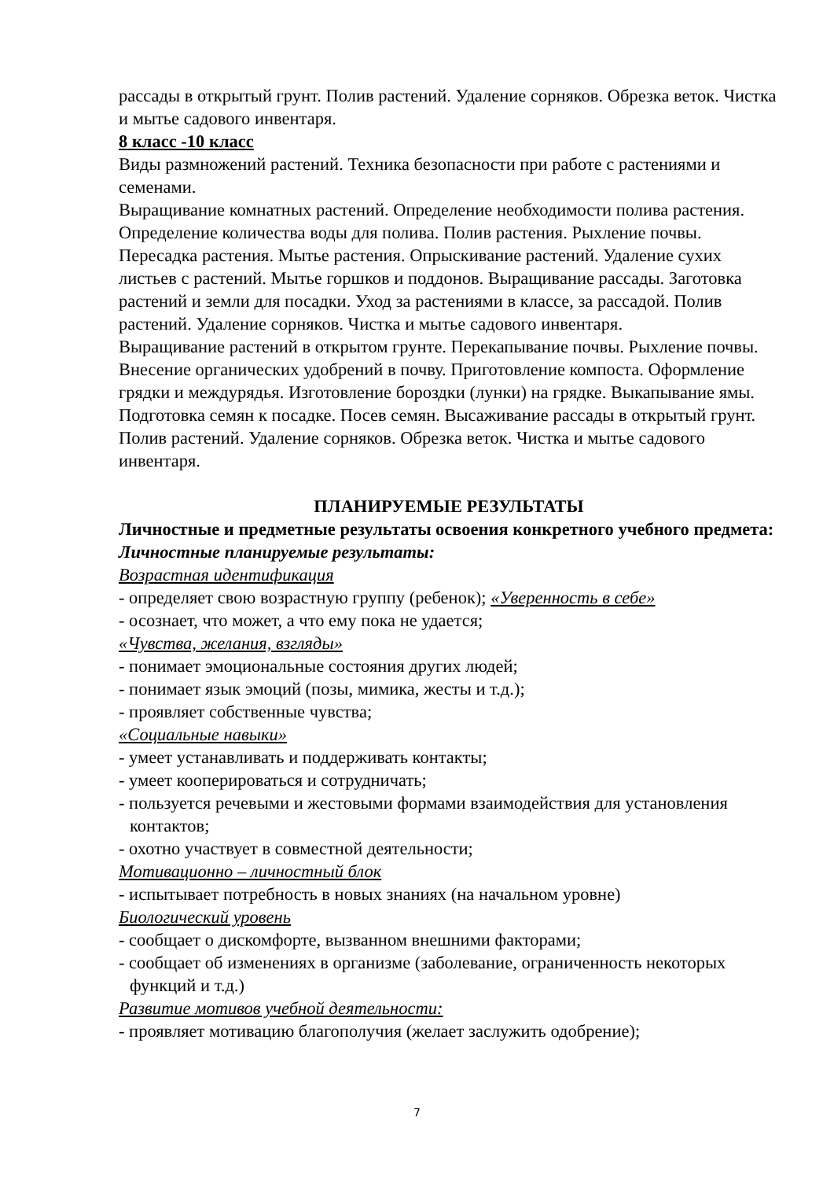рассады в открытый грунт. Полив растений. Удаление сорняков. Обрезка веток. Чистка и мытье садового инвентаря.
8 класс -10 класс
Виды размножений растений. Техника безопасности при работе с растениями и семенами.
Выращивание комнатных растений. Определение необходимости полива растения. Определение количества воды для полива. Полив растения. Рыхление почвы. Пересадка растения. Мытье растения. Опрыскивание растений. Удаление сухих листьев с растений. Мытье горшков и поддонов. Выращивание рассады. Заготовка растений и земли для посадки. Уход за растениями в классе, за рассадой. Полив растений. Удаление сорняков. Чистка и мытье садового инвентаря.
Выращивание растений в открытом грунте. Перекапывание почвы. Рыхление почвы. Внесение органических удобрений в почву. Приготовление компоста. Оформление грядки и междурядья. Изготовление бороздки (лунки) на грядке. Выкапывание ямы. Подготовка семян к посадке. Посев семян. Высаживание рассады в открытый грунт. Полив растений. Удаление сорняков. Обрезка веток. Чистка и мытье садового инвентаря.
ПЛАНИРУЕМЫЕ РЕЗУЛЬТАТЫ
Личностные и предметные результаты освоения конкретного учебного предмета:
Личностные планируемые результаты:
Возрастная идентификация
- определяет свою возрастную группу (ребенок); «Уверенность в себе»
- осознает, что может, а что ему пока не удается;
«Чувства, желания, взгляды»
- понимает эмоциональные состояния других людей;
- понимает язык эмоций (позы, мимика, жесты и т.д.);
- проявляет собственные чувства;
«Социальные навыки»
- умеет устанавливать и поддерживать контакты;
- умеет кооперироваться и сотрудничать;
- пользуется речевыми и жестовыми формами взаимодействия для установления контактов;
- охотно участвует в совместной деятельности;
Мотивационно – личностный блок
- испытывает потребность в новых знаниях (на начальном уровне)
Биологический уровень
- сообщает о дискомфорте, вызванном внешними факторами;
- сообщает об изменениях в организме (заболевание, ограниченность некоторых функций и т.д.)
Развитие мотивов учебной деятельности:
- проявляет мотивацию благополучия (желает заслужить одобрение);
7